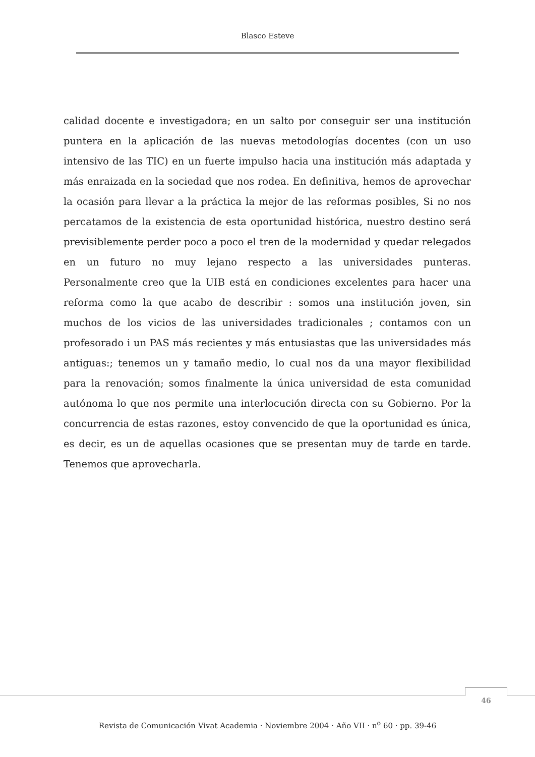Blasco Esteve
calidad docente e investigadora; en un salto por conseguir ser una institución puntera en la aplicación de las nuevas metodologías docentes (con un uso intensivo de las TIC) en un fuerte impulso hacia una institución más adaptada y más enraizada en la sociedad que nos rodea. En definitiva, hemos de aprovechar la ocasión para llevar a la práctica la mejor de las reformas posibles, Si no nos percatamos de la existencia de esta oportunidad histórica, nuestro destino será previsiblemente perder poco a poco el tren de la modernidad y quedar relegados en un futuro no muy lejano respecto a las universidades punteras. Personalmente creo que la UIB está en condiciones excelentes para hacer una reforma como la que acabo de describir : somos una institución joven, sin muchos de los vicios de las universidades tradicionales ; contamos con un profesorado i un PAS más recientes y más entusiastas que las universidades más antiguas:; tenemos un y tamaño medio, lo cual nos da una mayor flexibilidad para la renovación; somos finalmente la única universidad de esta comunidad autónoma lo que nos permite una interlocución directa con su Gobierno. Por la concurrencia de estas razones, estoy convencido de que la oportunidad es única, es decir, es un de aquellas ocasiones que se presentan muy de tarde en tarde. Tenemos que aprovecharla.
46
Revista de Comunicación Vivat Academia · Noviembre 2004 · Año VII · n<sup>o</sup> 60 · pp. 39-46